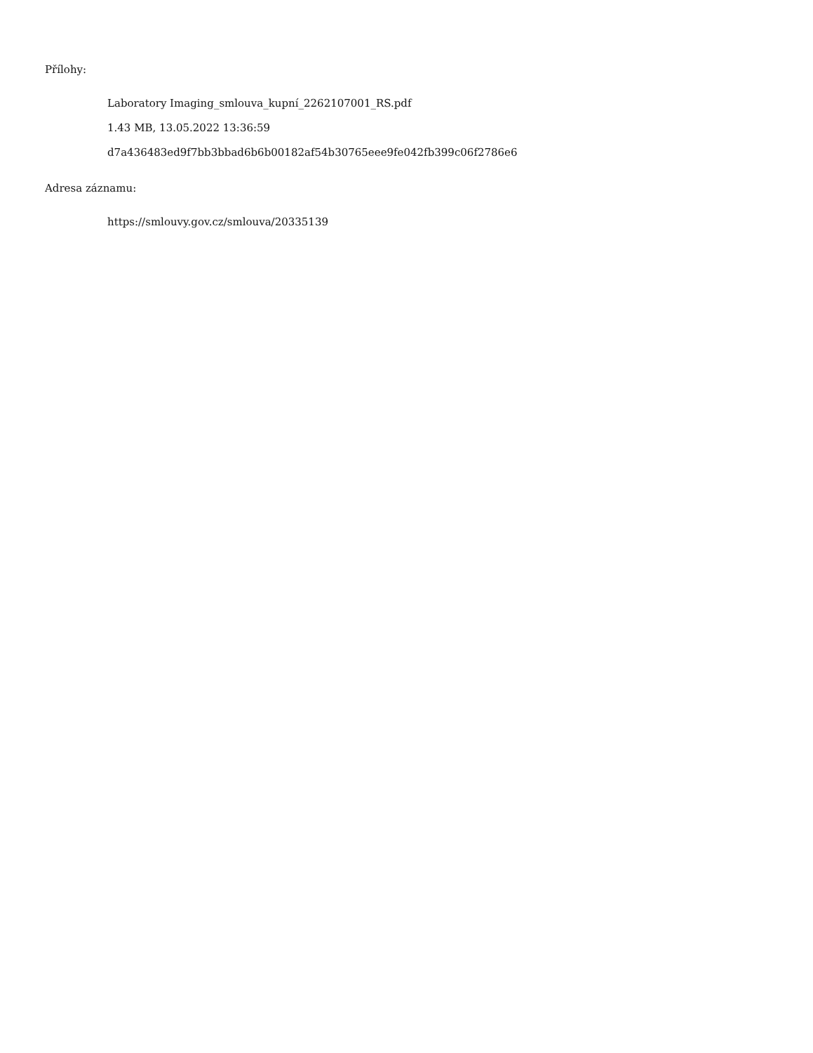Přílohy:
Laboratory Imaging_smlouva_kupní_2262107001_RS.pdf
1.43 MB, 13.05.2022 13:36:59
d7a436483ed9f7bb3bbad6b6b00182af54b30765eee9fe042fb399c06f2786e6
Adresa záznamu:
https://smlouvy.gov.cz/smlouva/20335139